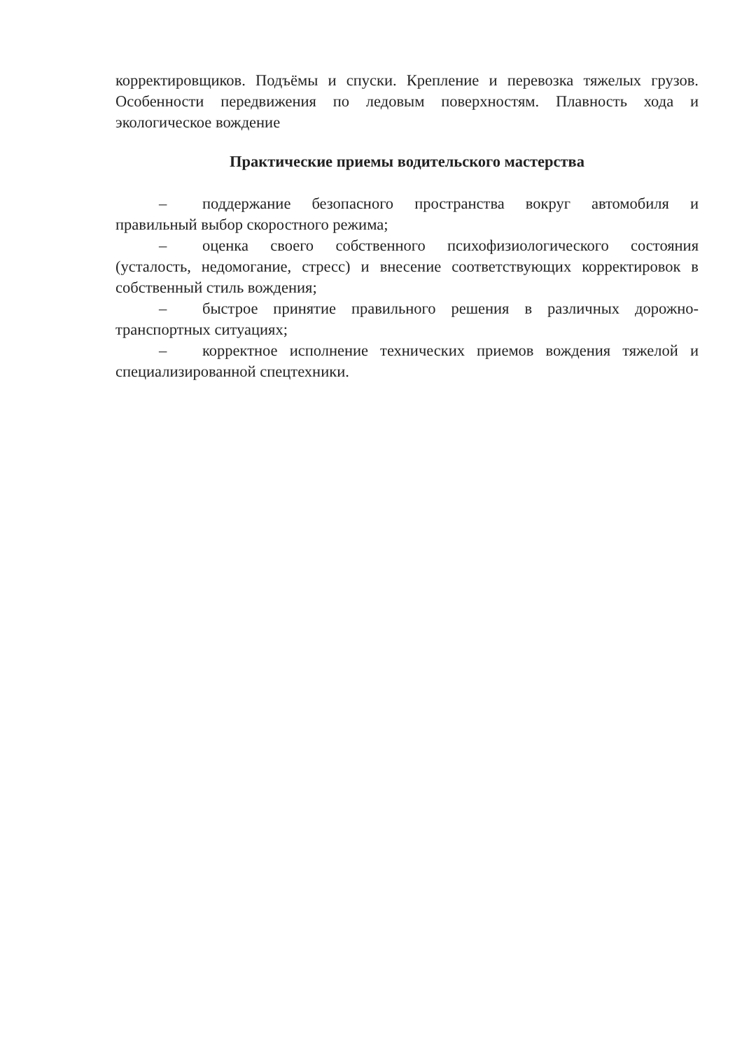корректировщиков. Подъёмы и спуски. Крепление и перевозка тяжелых грузов. Особенности передвижения по ледовым поверхностям. Плавность хода и экологическое вождение
Практические приемы водительского мастерства
– поддержание безопасного пространства вокруг автомобиля и правильный выбор скоростного режима;
– оценка своего собственного психофизиологического состояния (усталость, недомогание, стресс) и внесение соответствующих корректировок в собственный стиль вождения;
– быстрое принятие правильного решения в различных дорожно-транспортных ситуациях;
– корректное исполнение технических приемов вождения тяжелой и специализированной спецтехники.